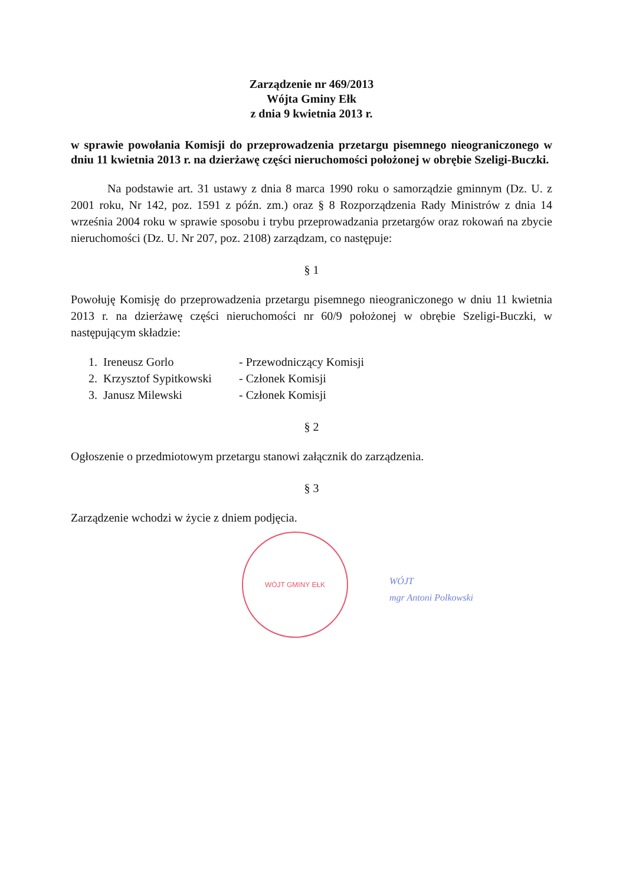Zarządzenie nr 469/2013
Wójta Gminy Ełk
z dnia 9 kwietnia 2013 r.
w sprawie powołania Komisji do przeprowadzenia przetargu pisemnego nieograniczonego w dniu 11 kwietnia 2013 r. na dzierżawę części nieruchomości położonej w obrębie Szeligi-Buczki.
Na podstawie art. 31 ustawy z dnia 8 marca 1990 roku o samorządzie gminnym (Dz. U. z 2001 roku, Nr 142, poz. 1591 z późn. zm.) oraz § 8 Rozporządzenia Rady Ministrów z dnia 14 września 2004 roku w sprawie sposobu i trybu przeprowadzania przetargów oraz rokowań na zbycie nieruchomości (Dz. U. Nr 207, poz. 2108) zarządzam, co następuje:
§ 1
Powołuję Komisję do przeprowadzenia przetargu pisemnego nieograniczonego w dniu 11 kwietnia 2013 r. na dzierżawę części nieruchomości nr 60/9 położonej w obrębie Szeligi-Buczki, w następującym składzie:
| 1. | Ireneusz Gorlo | - Przewodniczący Komisji |
| 2. | Krzysztof Sypitkowski | - Członek Komisji |
| 3. | Janusz Milewski | - Członek Komisji |
§ 2
Ogłoszenie o przedmiotowym przetargu stanowi załącznik do zarządzenia.
§ 3
Zarządzenie wchodzi w życie z dniem podjęcia.
WÓJT GMINY EŁK
WÓJT
mgr Antoni Polkowski